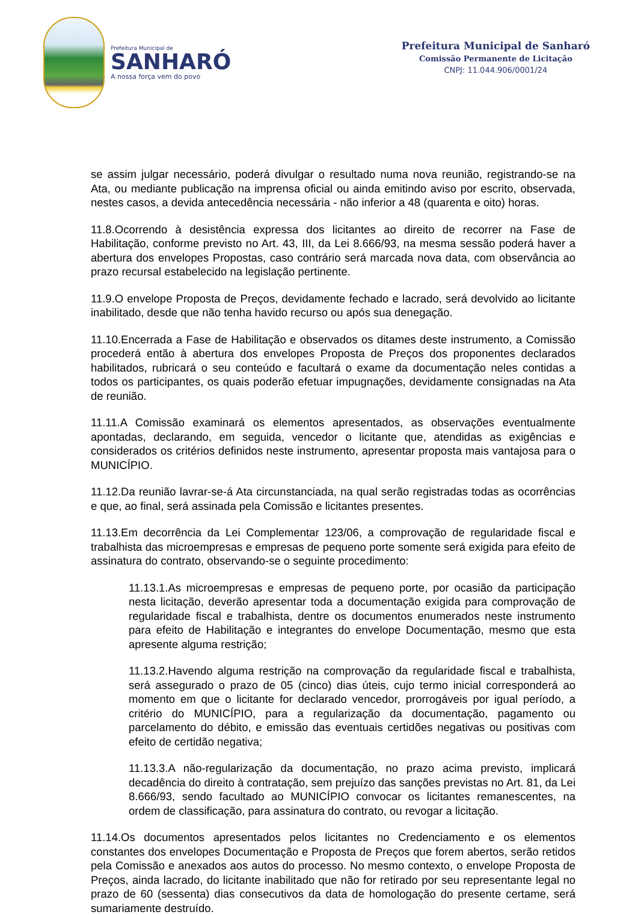Prefeitura Municipal de
SANHARÓ
A nossa força vem do povo
Prefeitura Municipal de Sanharó
Comissão Permanente de Licitação
CNPJ: 11.044.906/0001/24
se assim julgar necessário, poderá divulgar o resultado numa nova reunião, registrando-se na Ata, ou mediante publicação na imprensa oficial ou ainda emitindo aviso por escrito, observada, nestes casos, a devida antecedência necessária - não inferior a 48 (quarenta e oito) horas.
11.8.Ocorrendo à desistência expressa dos licitantes ao direito de recorrer na Fase de Habilitação, conforme previsto no Art. 43, III, da Lei 8.666/93, na mesma sessão poderá haver a abertura dos envelopes Propostas, caso contrário será marcada nova data, com observância ao prazo recursal estabelecido na legislação pertinente.
11.9.O envelope Proposta de Preços, devidamente fechado e lacrado, será devolvido ao licitante inabilitado, desde que não tenha havido recurso ou após sua denegação.
11.10.Encerrada a Fase de Habilitação e observados os ditames deste instrumento, a Comissão procederá então à abertura dos envelopes Proposta de Preços dos proponentes declarados habilitados, rubricará o seu conteúdo e facultará o exame da documentação neles contidas a todos os participantes, os quais poderão efetuar impugnações, devidamente consignadas na Ata de reunião.
11.11.A Comissão examinará os elementos apresentados, as observações eventualmente apontadas, declarando, em seguida, vencedor o licitante que, atendidas as exigências e considerados os critérios definidos neste instrumento, apresentar proposta mais vantajosa para o MUNICÍPIO.
11.12.Da reunião lavrar-se-á Ata circunstanciada, na qual serão registradas todas as ocorrências e que, ao final, será assinada pela Comissão e licitantes presentes.
11.13.Em decorrência da Lei Complementar 123/06, a comprovação de regularidade fiscal e trabalhista das microempresas e empresas de pequeno porte somente será exigida para efeito de assinatura do contrato, observando-se o seguinte procedimento:
11.13.1.As microempresas e empresas de pequeno porte, por ocasião da participação nesta licitação, deverão apresentar toda a documentação exigida para comprovação de regularidade fiscal e trabalhista, dentre os documentos enumerados neste instrumento para efeito de Habilitação e integrantes do envelope Documentação, mesmo que esta apresente alguma restrição;
11.13.2.Havendo alguma restrição na comprovação da regularidade fiscal e trabalhista, será assegurado o prazo de 05 (cinco) dias úteis, cujo termo inicial corresponderá ao momento em que o licitante for declarado vencedor, prorrogáveis por igual período, a critério do MUNICÍPIO, para a regularização da documentação, pagamento ou parcelamento do débito, e emissão das eventuais certidões negativas ou positivas com efeito de certidão negativa;
11.13.3.A não-regularização da documentação, no prazo acima previsto, implicará decadência do direito à contratação, sem prejuízo das sanções previstas no Art. 81, da Lei 8.666/93, sendo facultado ao MUNICÍPIO convocar os licitantes remanescentes, na ordem de classificação, para assinatura do contrato, ou revogar a licitação.
11.14.Os documentos apresentados pelos licitantes no Credenciamento e os elementos constantes dos envelopes Documentação e Proposta de Preços que forem abertos, serão retidos pela Comissão e anexados aos autos do processo. No mesmo contexto, o envelope Proposta de Preços, ainda lacrado, do licitante inabilitado que não for retirado por seu representante legal no prazo de 60 (sessenta) dias consecutivos da data de homologação do presente certame, será sumariamente destruído.